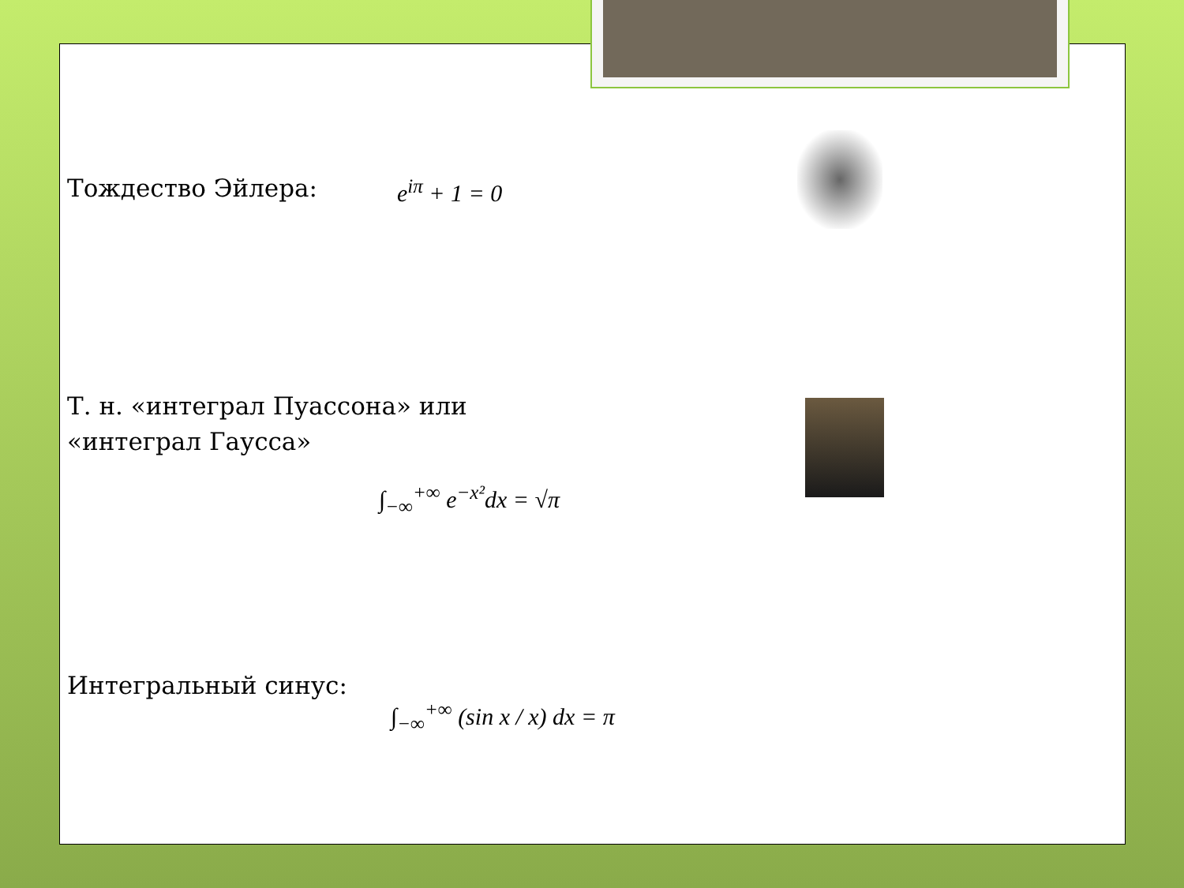Тождество Эйлера: e<sup>iπ</sup> + 1 = 0
Т. н. «интеграл Пуассона» или
«интеграл Гаусса»
∫<sub>−∞</sub><sup>+∞</sup> e<sup>−x²</sup>dx = √π
Интегральный синус:
∫<sub>−∞</sub><sup>+∞</sup> (sin x / x) dx = π